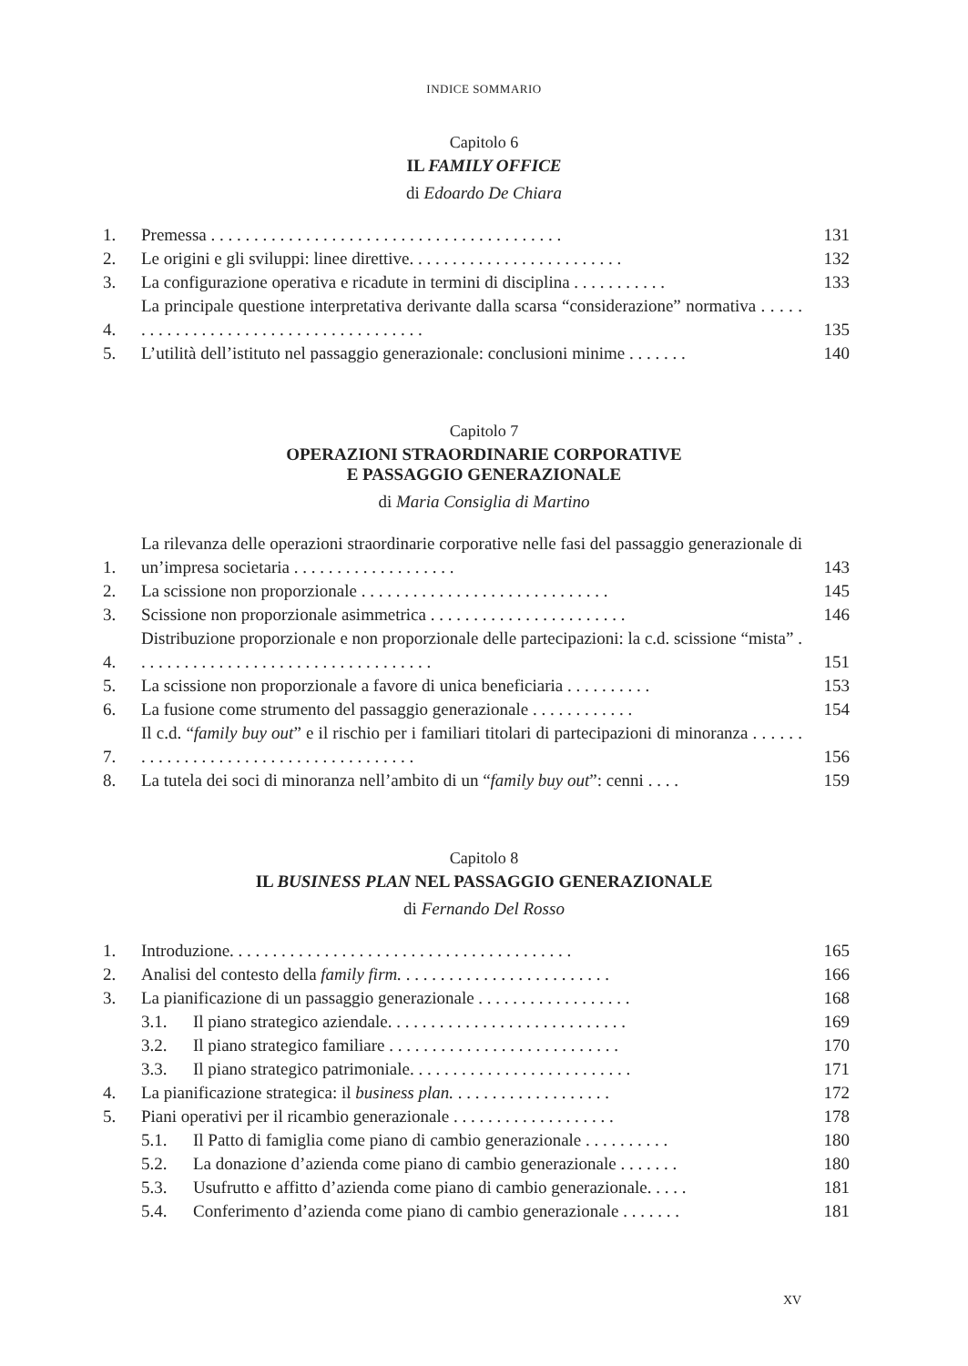INDICE SOMMARIO
Capitolo 6
IL FAMILY OFFICE
di Edoardo De Chiara
1. Premessa . . . . . . . . . . . . . . . . . . . . . . . . . . . . . . . . . . . . . . . . . 131
2. Le origini e gli sviluppi: linee direttive. . . . . . . . . . . . . . . . . . . . . . . . . 132
3. La configurazione operativa e ricadute in termini di disciplina . . . . . . . . . . . 133
4. La principale questione interpretativa derivante dalla scarsa “considerazione” normativa . . . . . . . . . . . . . . . . . . . . . . . . . . . . . . . . . . . . . . 135
5. L’utilità dell’istituto nel passaggio generazionale: conclusioni minime . . . . . . . 140
Capitolo 7
OPERAZIONI STRAORDINARIE CORPORATIVE
E PASSAGGIO GENERAZIONALE
di Maria Consiglia di Martino
1. La rilevanza delle operazioni straordinarie corporative nelle fasi del passaggio generazionale di un’impresa societaria . . . . . . . . . . . . . . . . . . . 143
2. La scissione non proporzionale . . . . . . . . . . . . . . . . . . . . . . . . . . . . . 145
3. Scissione non proporzionale asimmetrica . . . . . . . . . . . . . . . . . . . . . . . 146
4. Distribuzione proporzionale e non proporzionale delle partecipazioni: la c.d. scissione “mista” . . . . . . . . . . . . . . . . . . . . . . . . . . . . . . . . . . . 151
5. La scissione non proporzionale a favore di unica beneficiaria . . . . . . . . . . 153
6. La fusione come strumento del passaggio generazionale . . . . . . . . . . . . 154
7. Il c.d. “family buy out” e il rischio per i familiari titolari di partecipazioni di minoranza . . . . . . . . . . . . . . . . . . . . . . . . . . . . . . . . . . . . . . 156
8. La tutela dei soci di minoranza nell’ambito di un “family buy out”: cenni . . . . 159
Capitolo 8
IL BUSINESS PLAN NEL PASSAGGIO GENERAZIONALE
di Fernando Del Rosso
1. Introduzione. . . . . . . . . . . . . . . . . . . . . . . . . . . . . . . . . . . . . . . . 165
2. Analisi del contesto della family firm. . . . . . . . . . . . . . . . . . . . . . . . . 166
3. La pianificazione di un passaggio generazionale . . . . . . . . . . . . . . . . . . 168
3.1. Il piano strategico aziendale. . . . . . . . . . . . . . . . . . . . . . . . . . . . 169
3.2. Il piano strategico familiare . . . . . . . . . . . . . . . . . . . . . . . . . . . 170
3.3. Il piano strategico patrimoniale. . . . . . . . . . . . . . . . . . . . . . . . . . 171
4. La pianificazione strategica: il business plan. . . . . . . . . . . . . . . . . . . 172
5. Piani operativi per il ricambio generazionale . . . . . . . . . . . . . . . . . . . 178
5.1. Il Patto di famiglia come piano di cambio generazionale . . . . . . . . . . 180
5.2. La donazione d’azienda come piano di cambio generazionale . . . . . . . 180
5.3. Usufrutto e affitto d’azienda come piano di cambio generazionale. . . . . 181
5.4. Conferimento d’azienda come piano di cambio generazionale . . . . . . . 181
XV